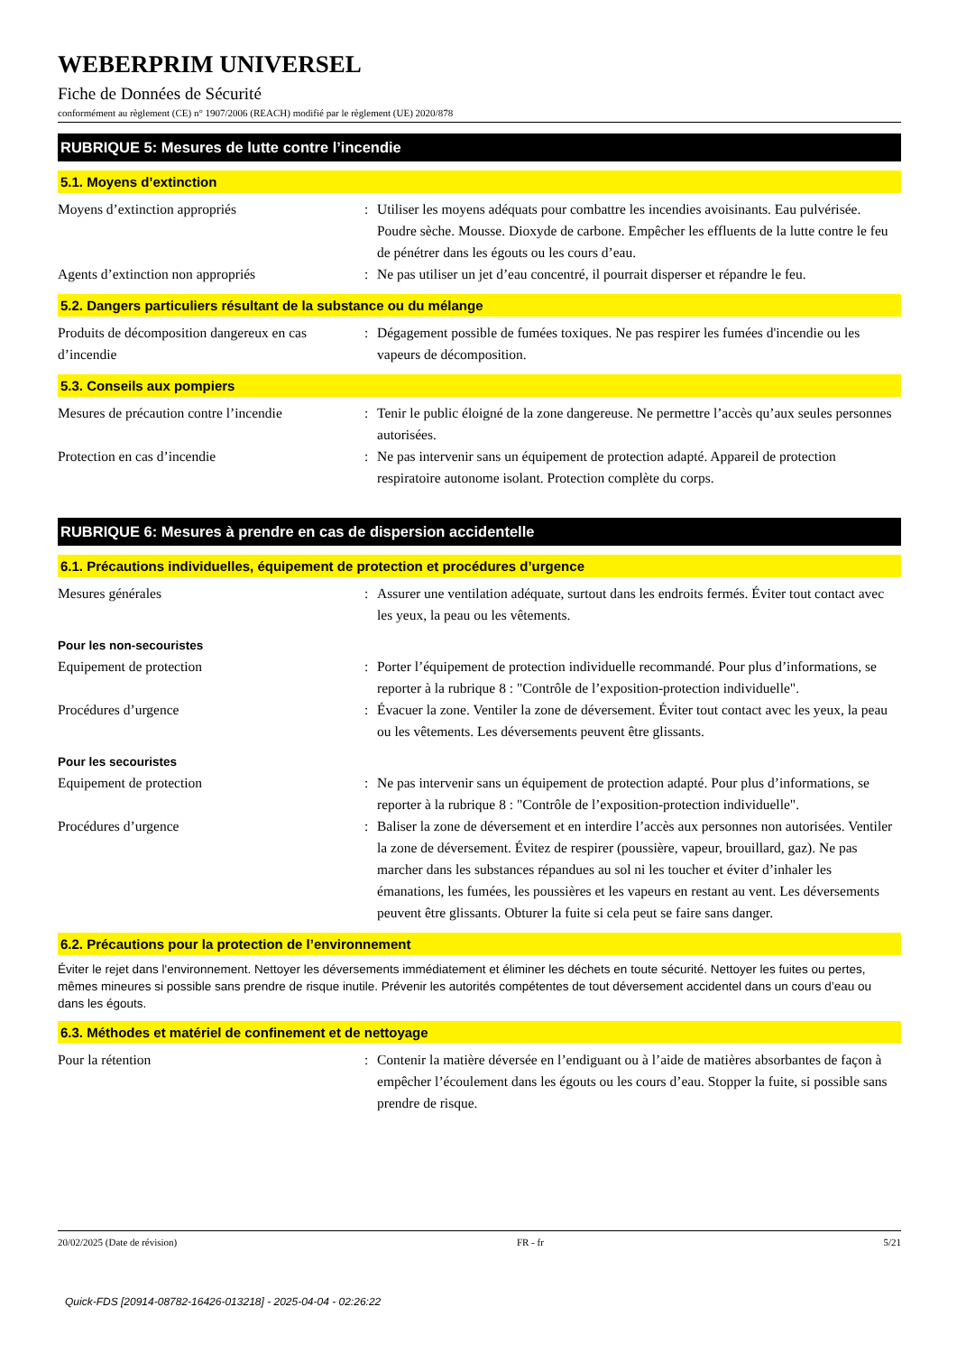WEBERPRIM UNIVERSEL
Fiche de Données de Sécurité
conformément au règlement (CE) n° 1907/2006 (REACH) modifié par le règlement (UE) 2020/878
RUBRIQUE 5: Mesures de lutte contre l’incendie
5.1. Moyens d’extinction
Moyens d’extinction appropriés : Utiliser les moyens adéquats pour combattre les incendies avoisinants. Eau pulvérisée. Poudre sèche. Mousse. Dioxyde de carbone. Empêcher les effluents de la lutte contre le feu de pénétrer dans les égouts ou les cours d’eau.
Agents d’extinction non appropriés : Ne pas utiliser un jet d’eau concentré, il pourrait disperser et répandre le feu.
5.2. Dangers particuliers résultant de la substance ou du mélange
Produits de décomposition dangereux en cas d’incendie
: Dégagement possible de fumées toxiques. Ne pas respirer les fumées d'incendie ou les vapeurs de décomposition.
5.3. Conseils aux pompiers
Mesures de précaution contre l’incendie
: Tenir le public éloigné de la zone dangereuse. Ne permettre l’accès qu’aux seules personnes autorisées.
Protection en cas d’incendie : Ne pas intervenir sans un équipement de protection adapté. Appareil de protection respiratoire autonome isolant. Protection complète du corps.
RUBRIQUE 6: Mesures à prendre en cas de dispersion accidentelle
6.1. Précautions individuelles, équipement de protection et procédures d’urgence
Mesures générales : Assurer une ventilation adéquate, surtout dans les endroits fermés. Éviter tout contact avec les yeux, la peau ou les vêtements.
Pour les non-secouristes
Equipement de protection : Porter l’équipement de protection individuelle recommandé. Pour plus d’informations, se reporter à la rubrique 8 : "Contrôle de l’exposition-protection individuelle".
Procédures d’urgence : Évacuer la zone. Ventiler la zone de déversement. Éviter tout contact avec les yeux, la peau ou les vêtements. Les déversements peuvent être glissants.
Pour les secouristes
Equipement de protection : Ne pas intervenir sans un équipement de protection adapté. Pour plus d’informations, se reporter à la rubrique 8 : "Contrôle de l’exposition-protection individuelle".
Procédures d’urgence : Baliser la zone de déversement et en interdire l’accès aux personnes non autorisées. Ventiler la zone de déversement. Évitez de respirer (poussière, vapeur, brouillard, gaz). Ne pas marcher dans les substances répandues au sol ni les toucher et éviter d’inhaler les émanations, les fumées, les poussières et les vapeurs en restant au vent. Les déversements peuvent être glissants. Obturer la fuite si cela peut se faire sans danger.
6.2. Précautions pour la protection de l’environnement
Éviter le rejet dans l'environnement. Nettoyer les déversements immédiatement et éliminer les déchets en toute sécurité. Nettoyer les fuites ou pertes, mêmes mineures si possible sans prendre de risque inutile. Prévenir les autorités compétentes de tout déversement accidentel dans un cours d’eau ou dans les égouts.
6.3. Méthodes et matériel de confinement et de nettoyage
Pour la rétention : Contenir la matière déversée en l’endiguant ou à l’aide de matières absorbantes de façon à empêcher l’écoulement dans les égouts ou les cours d’eau. Stopper la fuite, si possible sans prendre de risque.
20/02/2025 (Date de révision) FR - fr 5/21
Quick-FDS [20914-08782-16426-013218] - 2025-04-04 - 02:26:22